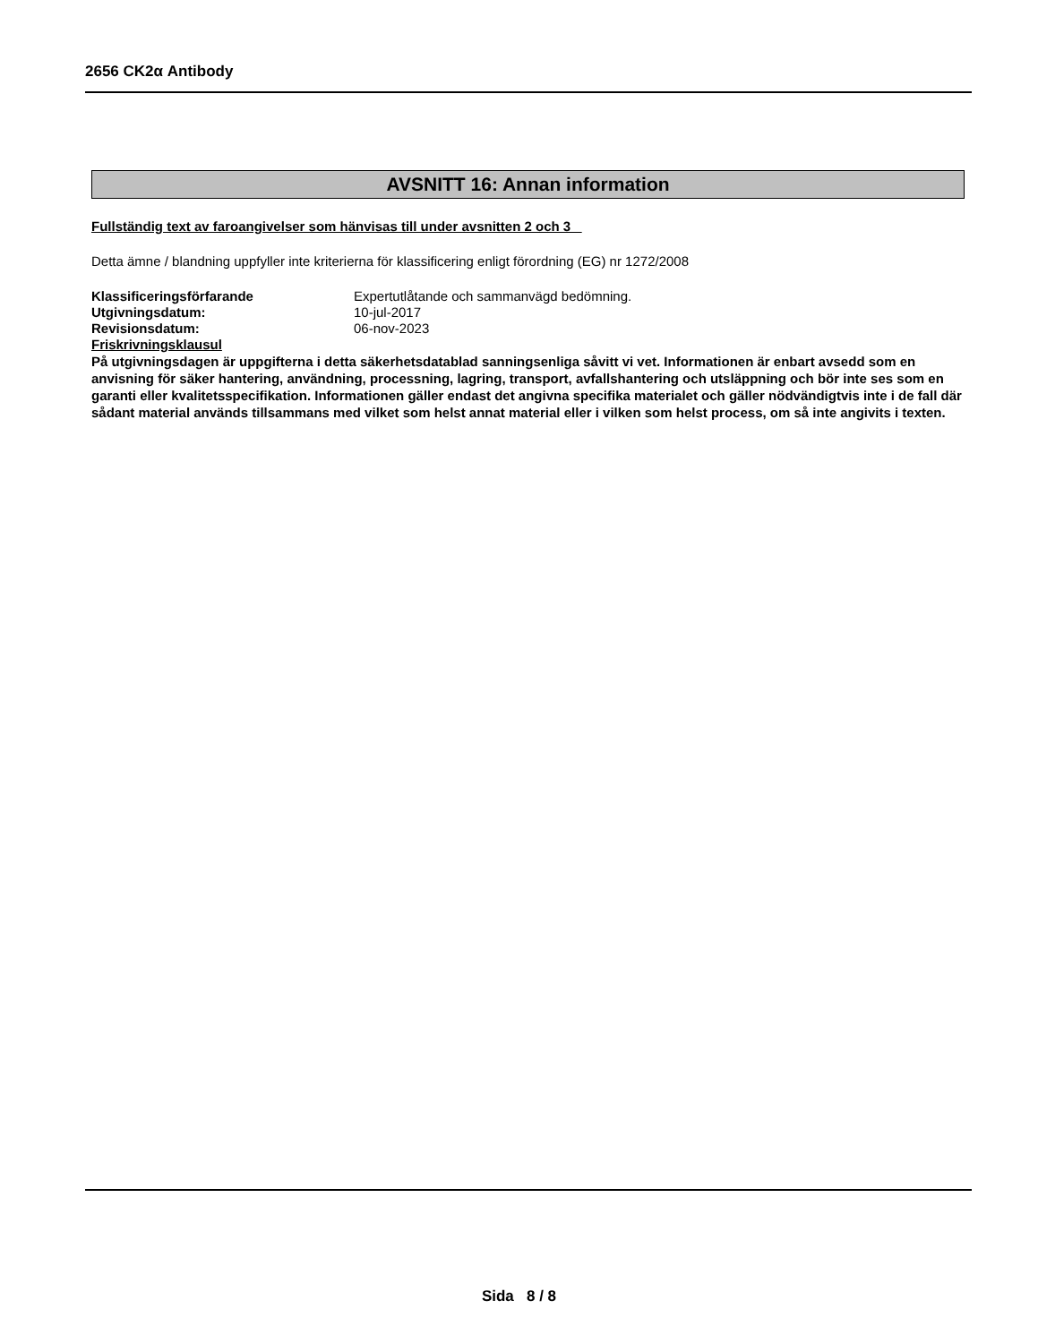2656 CK2α Antibody
AVSNITT 16: Annan information
Fullständig text av faroangivelser som hänvisas till under avsnitten 2 och 3
Detta ämne / blandning uppfyller inte kriterierna för klassificering enligt förordning (EG) nr 1272/2008
Klassificeringsförfarande Expertutlåtande och sammanvägd bedömning.
Utgivningsdatum: 10-jul-2017
Revisionsdatum: 06-nov-2023
Friskrivningsklausul
På utgivningsdagen är uppgifterna i detta säkerhetsdatablad sanningsenliga såvitt vi vet. Informationen är enbart avsedd som en anvisning för säker hantering, användning, processning, lagring, transport, avfallshantering och utsläppning och bör inte ses som en garanti eller kvalitetsspecifikation. Informationen gäller endast det angivna specifika materialet och gäller nödvändigtvis inte i de fall där sådant material används tillsammans med vilket som helst annat material eller i vilken som helst process, om så inte angivits i texten.
Sida 8 / 8